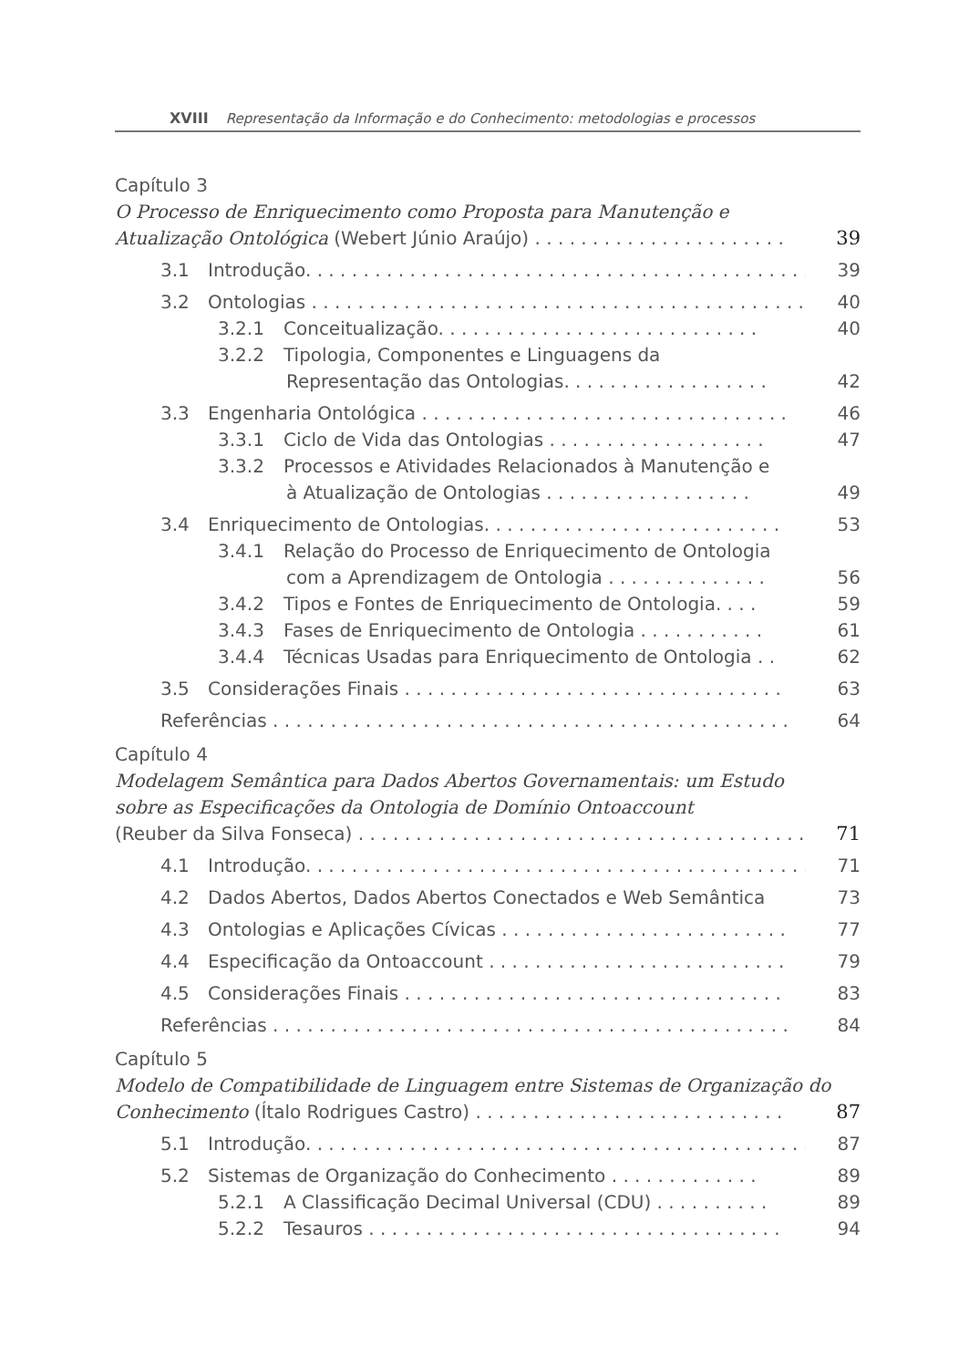XVIII Representação da Informação e do Conhecimento: metodologias e processos
Capítulo 3
O Processo de Enriquecimento como Proposta para Manutenção e
Atualização Ontológica (Webert Júnio Araújo) . . . . . . . . . . . . . . . . . . . . . . 39
3.1 Introdução. . . . . . . . . . . . . . . . . . . . . . . . . . . . . . . . . . . . . . . . . . . . 39
3.2 Ontologias . . . . . . . . . . . . . . . . . . . . . . . . . . . . . . . . . . . . . . . . . . . 40
3.2.1 Conceitualização. . . . . . . . . . . . . . . . . . . . . . . . . . . . 40
3.2.2 Tipologia, Componentes e Linguagens da
Representação das Ontologias. . . . . . . . . . . . . . . . . . 42
3.3 Engenharia Ontológica . . . . . . . . . . . . . . . . . . . . . . . . . . . . . . . . 46
3.3.1 Ciclo de Vida das Ontologias . . . . . . . . . . . . . . . . . . . 47
3.3.2 Processos e Atividades Relacionados à Manutenção e
à Atualização de Ontologias . . . . . . . . . . . . . . . . . . 49
3.4 Enriquecimento de Ontologias. . . . . . . . . . . . . . . . . . . . . . . . . . 53
3.4.1 Relação do Processo de Enriquecimento de Ontologia
com a Aprendizagem de Ontologia . . . . . . . . . . . . . . 56
3.4.2 Tipos e Fontes de Enriquecimento de Ontologia. . . . 59
3.4.3 Fases de Enriquecimento de Ontologia . . . . . . . . . . . 61
3.4.4 Técnicas Usadas para Enriquecimento de Ontologia . . 62
3.5 Considerações Finais . . . . . . . . . . . . . . . . . . . . . . . . . . . . . . . . . 63
Referências . . . . . . . . . . . . . . . . . . . . . . . . . . . . . . . . . . . . . . . . . . . . . 64
Capítulo 4
Modelagem Semântica para Dados Abertos Governamentais: um Estudo
sobre as Especificações da Ontologia de Domínio Ontoaccount
(Reuber da Silva Fonseca) . . . . . . . . . . . . . . . . . . . . . . . . . . . . . . . . . . . . . . . 71
4.1 Introdução. . . . . . . . . . . . . . . . . . . . . . . . . . . . . . . . . . . . . . . . . . . . 71
4.2 Dados Abertos, Dados Abertos Conectados e Web Semântica 73
4.3 Ontologias e Aplicações Cívicas . . . . . . . . . . . . . . . . . . . . . . . . . 77
4.4 Especificação da Ontoaccount . . . . . . . . . . . . . . . . . . . . . . . . . . 79
4.5 Considerações Finais . . . . . . . . . . . . . . . . . . . . . . . . . . . . . . . . . 83
Referências . . . . . . . . . . . . . . . . . . . . . . . . . . . . . . . . . . . . . . . . . . . . . 84
Capítulo 5
Modelo de Compatibilidade de Linguagem entre Sistemas de Organização do
Conhecimento (Ítalo Rodrigues Castro) . . . . . . . . . . . . . . . . . . . . . . . . . . . 87
5.1 Introdução. . . . . . . . . . . . . . . . . . . . . . . . . . . . . . . . . . . . . . . . . . . . 87
5.2 Sistemas de Organização do Conhecimento . . . . . . . . . . . . . 89
5.2.1 A Classificação Decimal Universal (CDU) . . . . . . . . . . 89
5.2.2 Tesauros . . . . . . . . . . . . . . . . . . . . . . . . . . . . . . . . . . . . 94